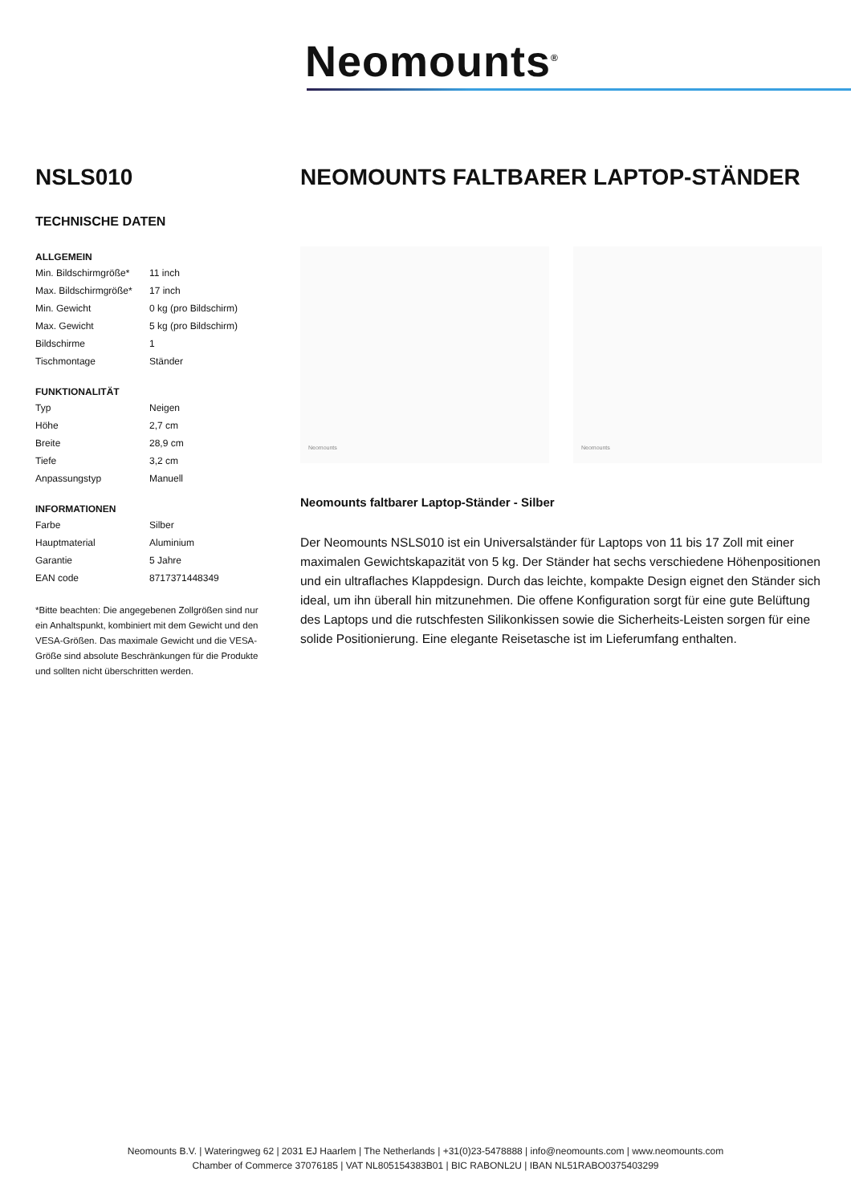Neomounts<sup>®</sup>
NSLS010
TECHNISCHE DATEN
ALLGEMEIN
| Min. Bildschirmgröße* | 11 inch |
| Max. Bildschirmgröße* | 17 inch |
| Min. Gewicht | 0 kg (pro Bildschirm) |
| Max. Gewicht | 5 kg (pro Bildschirm) |
| Bildschirme | 1 |
| Tischmontage | Ständer |
FUNKTIONALITÄT
| Typ | Neigen |
| Höhe | 2,7 cm |
| Breite | 28,9 cm |
| Tiefe | 3,2 cm |
| Anpassungstyp | Manuell |
INFORMATIONEN
| Farbe | Silber |
| Hauptmaterial | Aluminium |
| Garantie | 5 Jahre |
| EAN code | 8717371448349 |
*Bitte beachten: Die angegebenen Zollgrößen sind nur ein Anhaltspunkt, kombiniert mit dem Gewicht und den VESA-Größen. Das maximale Gewicht und die VESA-Größe sind absolute Beschränkungen für die Produkte und sollten nicht überschritten werden.
NEOMOUNTS FALTBARER LAPTOP-STÄNDER
Neomounts
Neomounts
Neomounts faltbarer Laptop-Ständer - Silber
Der Neomounts NSLS010 ist ein Universalständer für Laptops von 11 bis 17 Zoll mit einer maximalen Gewichtskapazität von 5 kg. Der Ständer hat sechs verschiedene Höhenpositionen und ein ultraflaches Klappdesign. Durch das leichte, kompakte Design eignet den Ständer sich ideal, um ihn überall hin mitzunehmen. Die offene Konfiguration sorgt für eine gute Belüftung des Laptops und die rutschfesten Silikonkissen sowie die Sicherheits-Leisten sorgen für eine solide Positionierung. Eine elegante Reisetasche ist im Lieferumfang enthalten.
Neomounts B.V. | Wateringweg 62 | 2031 EJ Haarlem | The Netherlands | +31(0)23-5478888 | info@neomounts.com | www.neomounts.com
Chamber of Commerce 37076185 | VAT NL805154383B01 | BIC RABONL2U | IBAN NL51RABO0375403299